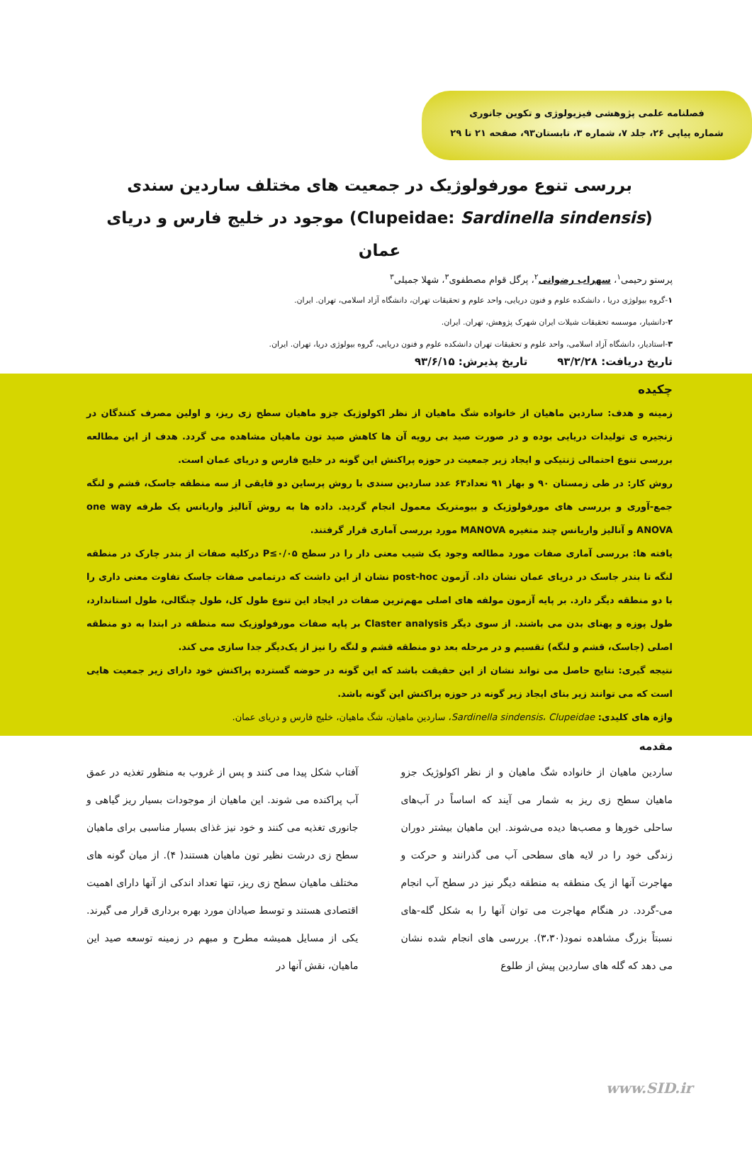فصلنامه علمی پژوهشی فیزیولوژی و تکوین جانوری
شماره پیاپی ۲۶، جلد ۷، شماره ۳، تابستان۹۳، صفحه ۲۱ تا ۲۹
بررسی تنوع مورفولوژیک در جمعیت های مختلف ساردین سندی (Clupeidae: Sardinella sindensis) موجود در خلیج فارس و دریای عمان
پرستو رحیمی<sup>۱</sup>، سهراب رضوانی<sup>۲</sup>، پرگل قوام مصطفوی<sup>۳</sup>، شهلا جمیلی<sup>۳</sup>
۱-گروه بیولوژی دریا ، دانشکده علوم و فنون دریایی، واحد علوم و تحقیقات تهران، دانشگاه آزاد اسلامی، تهران. ایران.
۲-دانشیار، موسسه تحقیقات شیلات ایران شهرک پژوهش، تهران. ایران.
۳-استادیار، دانشگاه آزاد اسلامی، واحد علوم و تحقیقات تهران دانشکده علوم و فنون دریایی، گروه بیولوژی دریا، تهران. ایران.
تاریخ دریافت: ۹۳/۲/۲۸ تاریخ پذیرش: ۹۳/۶/۱۵
چکیده
زمینه و هدف: ساردین ماهیان از خانواده شگ ماهیان از نظر اکولوژیک جزو ماهیان سطح زی ریز، و اولین مصرف کنندگان در زنجیره ی تولیدات دریایی بوده و در صورت صید بی رویه آن ها کاهش صید تون ماهیان مشاهده می گردد. هدف از این مطالعه بررسی تنوع احتمالی ژنتیکی و ایجاد زیر جمعیت در حوزه پراکنش این گونه در خلیج فارس و دریای عمان است.
روش کار: در طی زمستان ۹۰ و بهار ۹۱ تعداد۶۳ عدد ساردین سندی با روش پرساین دو قایقی از سه منطقه جاسک، قشم و لنگه جمع-آوری و بررسی های مورفولوژیک و بیومتریک معمول انجام گردید. داده ها به روش آنالیز واریانس یک طرفه one way ANOVA و آنالیز واریانس چند متغیره MANOVA مورد بررسی آماری قرار گرفتند.
یافته ها: بررسی آماری صفات مورد مطالعه وجود یک شیب معنی دار را در سطح P≤۰/۰۵ درکلیه صفات از بندر چارک در منطقه لنگه تا بندر جاسک در دریای عمان نشان داد. آزمون post-hoc نشان از این داشت که درتمامی صفات جاسک تفاوت معنی داری را با دو منطقه دیگر دارد. بر پایه آزمون مولفه های اصلی مهم‌ترین صفات در ایجاد این تنوع طول کل، طول چنگالی، طول استاندارد، طول پوزه و پهنای بدن می باشند. از سوی دیگر Claster analysis بر پایه صفات مورفولوزیک سه منطقه در ابتدا به دو منطقه اصلی (جاسک، قشم و لنگه) تقسیم و در مرحله بعد دو منطقه قشم و لنگه را نیز از یک‌دیگر جدا سازی می کند.
نتیجه گیری: نتایج حاصل می تواند نشان از این حقیقت باشد که این گونه در حوضه گسترده پراکنش خود دارای زیر جمعیت هایی است که می توانند زیر بنای ایجاد زیر گونه در حوزه پراکنش این گونه باشد.
واژه های کلیدی: Sardinella sindensis، Clupeidae، ساردین ماهیان، شگ ماهیان، خلیج فارس و دریای عمان.
مقدمه
ساردین ماهیان از خانواده شگ ماهیان و از نظر اکولوژیک جزو ماهیان سطح زی ریز به شمار می آیند که اساساً در آب‌های ساحلی خورها و مصب‌ها دیده می‌شوند. این ماهیان بیشتر دوران زندگی خود را در لایه های سطحی آب می گذرانند و حرکت و مهاجرت آنها از یک منطقه به منطقه دیگر نیز در سطح آب انجام می-گردد. در هنگام مهاجرت می توان آنها را به شکل گله-های نسبتاً بزرگ مشاهده نمود(۳،۳۰). بررسی های انجام شده نشان می دهد که گله های ساردین پیش از طلوع
آفتاب شکل پیدا می کنند و پس از غروب به منظور تغذیه در عمق آب پراکنده می شوند. این ماهیان از موجودات بسیار ریز گیاهی و جانوری تغذیه می کنند و خود نیز غذای بسیار مناسبی برای ماهیان سطح زی درشت نظیر تون ماهیان هستند( ۴). از میان گونه های مختلف ماهیان سطح زی ریز، تنها تعداد اندکی از آنها دارای اهمیت اقتصادی هستند و توسط صیادان مورد بهره برداری قرار می گیرند. یکی از مسایل همیشه مطرح و مبهم در زمینه توسعه صید این ماهیان، نقش آنها در
www.SID.ir